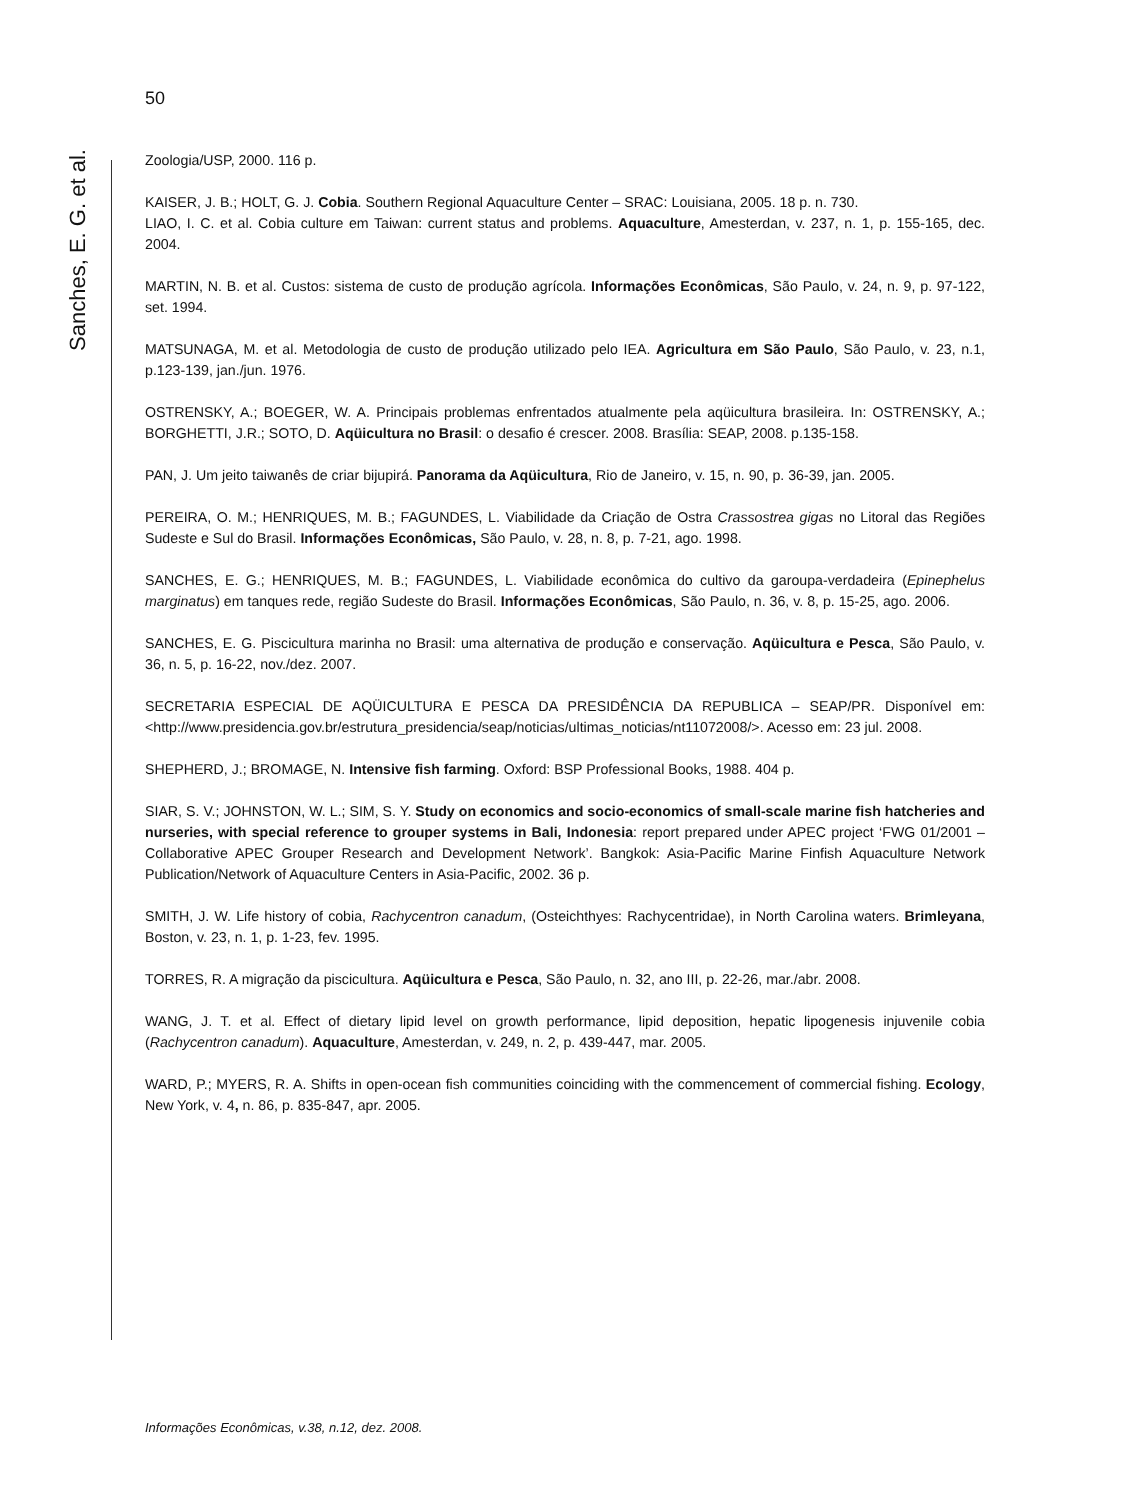50
Sanches, E. G. et al.
Zoologia/USP, 2000. 116 p.
KAISER, J. B.; HOLT, G. J. Cobia. Southern Regional Aquaculture Center – SRAC: Louisiana, 2005. 18 p. n. 730.
LIAO, I. C. et al. Cobia culture em Taiwan: current status and problems. Aquaculture, Amesterdan, v. 237, n. 1, p. 155-165, dec. 2004.
MARTIN, N. B. et al. Custos: sistema de custo de produção agrícola. Informações Econômicas, São Paulo, v. 24, n. 9, p. 97-122, set. 1994.
MATSUNAGA, M. et al. Metodologia de custo de produção utilizado pelo IEA. Agricultura em São Paulo, São Paulo, v. 23, n.1, p.123-139, jan./jun. 1976.
OSTRENSKY, A.; BOEGER, W. A. Principais problemas enfrentados atualmente pela aqüicultura brasileira. In: OSTRENSKY, A.; BORGHETTI, J.R.; SOTO, D. Aqüicultura no Brasil: o desafio é crescer. 2008. Brasília: SEAP, 2008. p.135-158.
PAN, J. Um jeito taiwanês de criar bijupirá. Panorama da Aqüicultura, Rio de Janeiro, v. 15, n. 90, p. 36-39, jan. 2005.
PEREIRA, O. M.; HENRIQUES, M. B.; FAGUNDES, L. Viabilidade da Criação de Ostra Crassostrea gigas no Litoral das Regiões Sudeste e Sul do Brasil. Informações Econômicas, São Paulo, v. 28, n. 8, p. 7-21, ago. 1998.
SANCHES, E. G.; HENRIQUES, M. B.; FAGUNDES, L. Viabilidade econômica do cultivo da garoupa-verdadeira (Epinephelus marginatus) em tanques rede, região Sudeste do Brasil. Informações Econômicas, São Paulo, n. 36, v. 8, p. 15-25, ago. 2006.
SANCHES, E. G. Piscicultura marinha no Brasil: uma alternativa de produção e conservação. Aqüicultura e Pesca, São Paulo, v. 36, n. 5, p. 16-22, nov./dez. 2007.
SECRETARIA ESPECIAL DE AQÜICULTURA E PESCA DA PRESIDÊNCIA DA REPUBLICA – SEAP/PR. Disponível em: <http://www.presidencia.gov.br/estrutura_presidencia/seap/noticias/ultimas_noticias/nt11072008/>. Acesso em: 23 jul. 2008.
SHEPHERD, J.; BROMAGE, N. Intensive fish farming. Oxford: BSP Professional Books, 1988. 404 p.
SIAR, S. V.; JOHNSTON, W. L.; SIM, S. Y. Study on economics and socio-economics of small-scale marine fish hatcheries and nurseries, with special reference to grouper systems in Bali, Indonesia: report prepared under APEC project ‘FWG 01/2001 – Collaborative APEC Grouper Research and Development Network’. Bangkok: Asia-Pacific Marine Finfish Aquaculture Network Publication/Network of Aquaculture Centers in Asia-Pacific, 2002. 36 p.
SMITH, J. W. Life history of cobia, Rachycentron canadum, (Osteichthyes: Rachycentridae), in North Carolina waters. Brimleyana, Boston, v. 23, n. 1, p. 1-23, fev. 1995.
TORRES, R. A migração da piscicultura. Aqüicultura e Pesca, São Paulo, n. 32, ano III, p. 22-26, mar./abr. 2008.
WANG, J. T. et al. Effect of dietary lipid level on growth performance, lipid deposition, hepatic lipogenesis injuvenile cobia (Rachycentron canadum). Aquaculture, Amesterdan, v. 249, n. 2, p. 439-447, mar. 2005.
WARD, P.; MYERS, R. A. Shifts in open-ocean fish communities coinciding with the commencement of commercial fishing. Ecology, New York, v. 4, n. 86, p. 835-847, apr. 2005.
Informações Econômicas, v.38, n.12, dez. 2008.